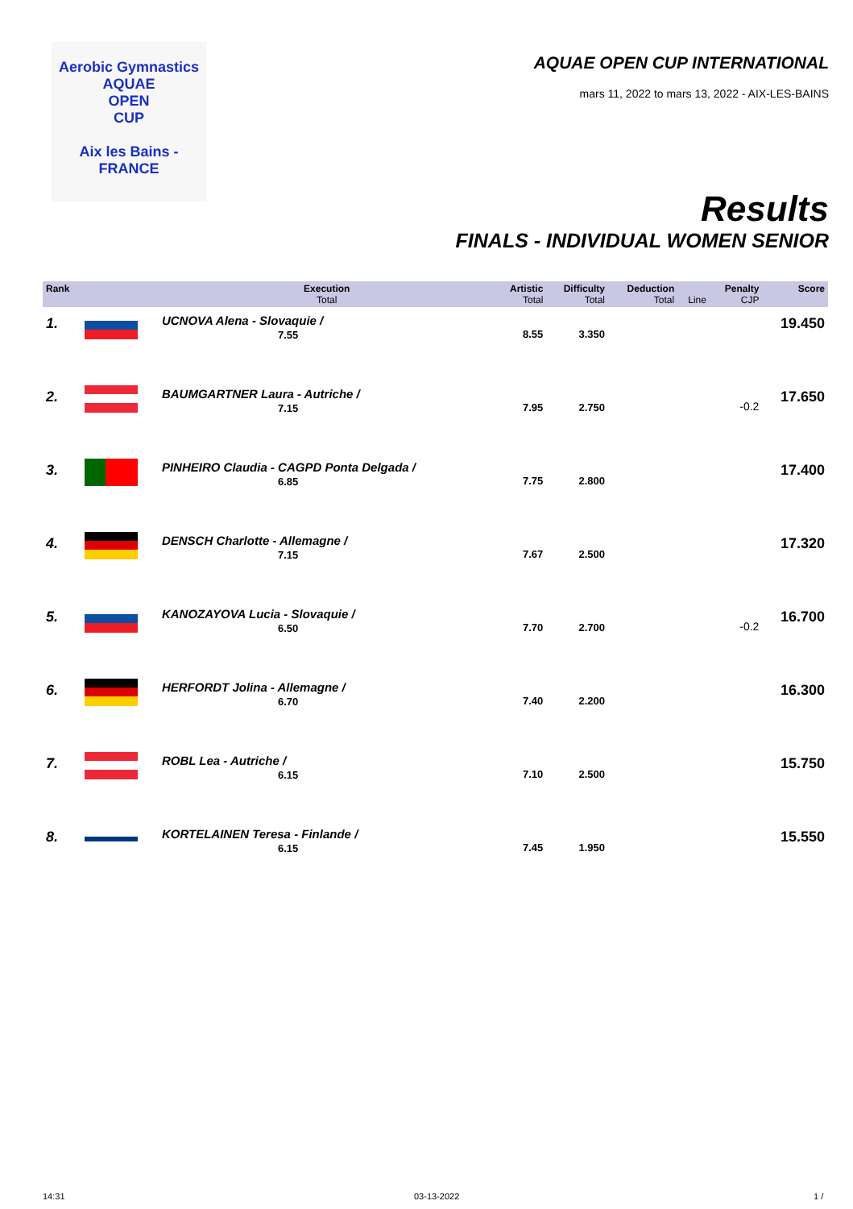Aerobic Gymnastics
AQUAE
OPEN
CUP
Aix les Bains - FRANCE
AQUAE OPEN CUP INTERNATIONAL
mars 11, 2022 to mars 13, 2022 - AIX-LES-BAINS
Results
FINALS - INDIVIDUAL WOMEN SENIOR
| Rank | | Execution Total | Artistic Total | Difficulty Total | Deduction Total | Line | Penalty CJP | Score |
| --- | --- | --- | --- | --- | --- | --- | --- | --- |
| 1. | | UCNOVA Alena - Slovaquie / 7.55 | 8.55 | 3.350 | | | | 19.450 |
| 2. | | BAUMGARTNER Laura - Autriche / 7.15 | 7.95 | 2.750 | | | -0.2 | 17.650 |
| 3. | | PINHEIRO Claudia - CAGPD Ponta Delgada / 6.85 | 7.75 | 2.800 | | | | 17.400 |
| 4. | | DENSCH Charlotte - Allemagne / 7.15 | 7.67 | 2.500 | | | | 17.320 |
| 5. | | KANOZAYOVA Lucia - Slovaquie / 6.50 | 7.70 | 2.700 | | | -0.2 | 16.700 |
| 6. | | HERFORDT Jolina - Allemagne / 6.70 | 7.40 | 2.200 | | | | 16.300 |
| 7. | | ROBL Lea - Autriche / 6.15 | 7.10 | 2.500 | | | | 15.750 |
| 8. | | KORTELAINEN Teresa - Finlande / 6.15 | 7.45 | 1.950 | | | | 15.550 |
14:31 03-13-2022 1 /